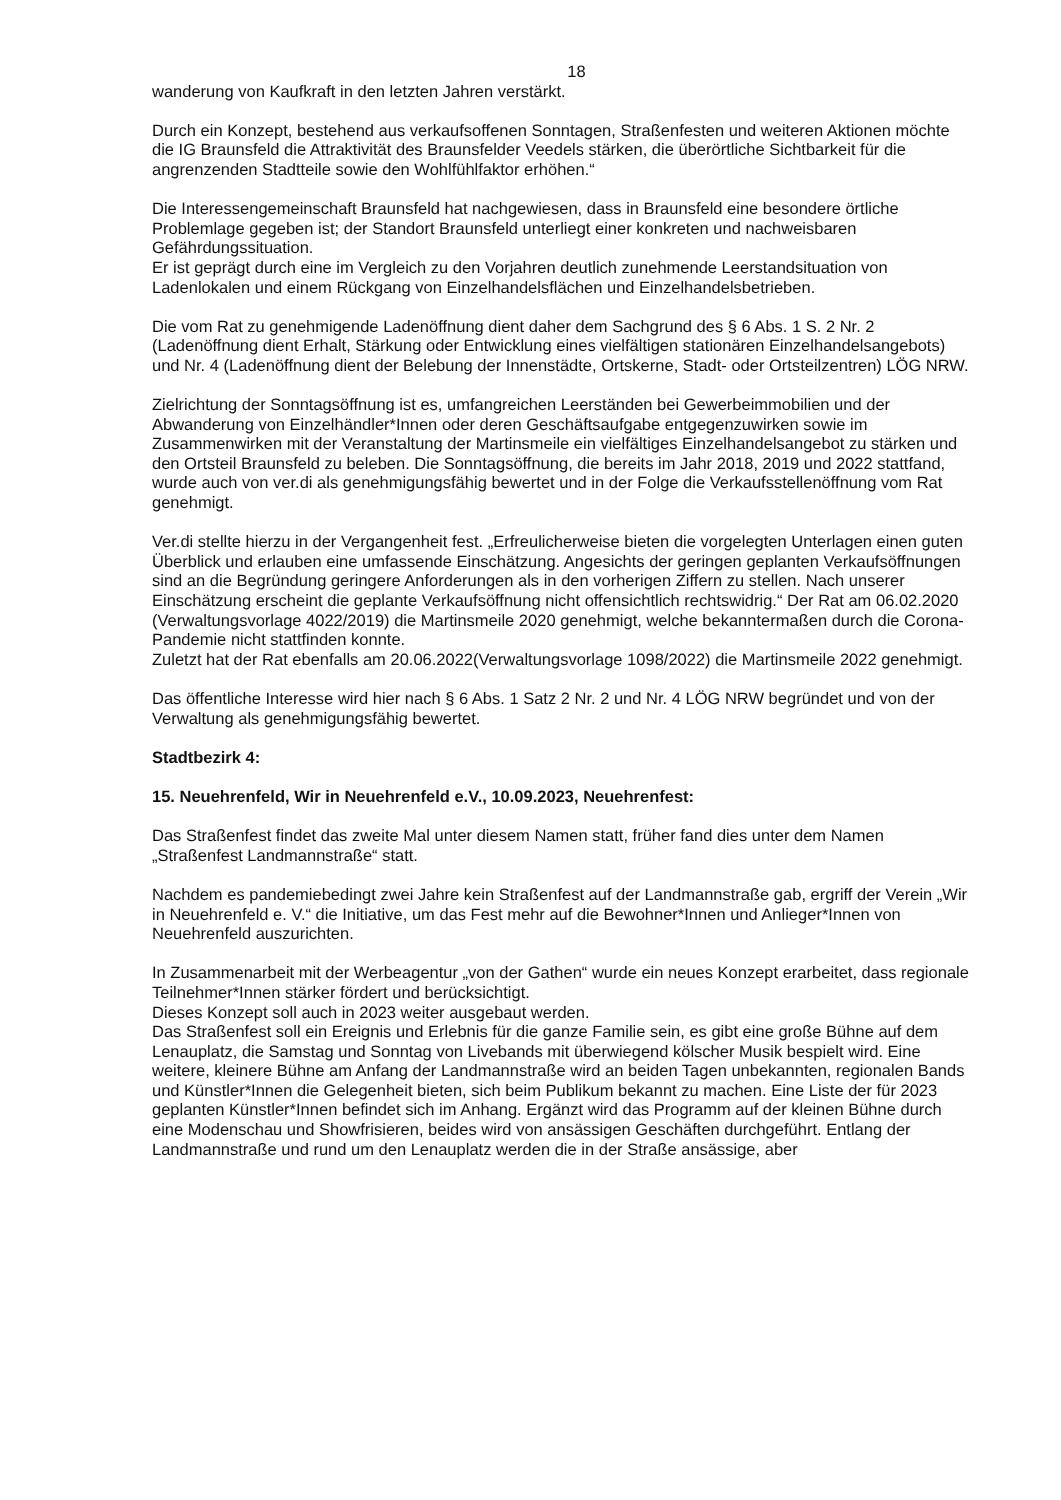18
wanderung von Kaufkraft in den letzten Jahren verstärkt.
Durch ein Konzept, bestehend aus verkaufsoffenen Sonntagen, Straßenfesten und weiteren Aktionen möchte die IG Braunsfeld die Attraktivität des Braunsfelder Veedels stärken, die überörtliche Sichtbarkeit für die angrenzenden Stadtteile sowie den Wohlfühlfaktor erhöhen.“
Die Interessengemeinschaft Braunsfeld hat nachgewiesen, dass in Braunsfeld eine besondere örtliche Problemlage gegeben ist; der Standort Braunsfeld unterliegt einer konkreten und nachweisbaren Gefährdungssituation.
Er ist geprägt durch eine im Vergleich zu den Vorjahren deutlich zunehmende Leerstandsituation von Ladenlokalen und einem Rückgang von Einzelhandelsflächen und Einzelhandelsbetrieben.
Die vom Rat zu genehmigende Ladenöffnung dient daher dem Sachgrund des § 6 Abs. 1 S. 2 Nr. 2 (Ladenöffnung dient Erhalt, Stärkung oder Entwicklung eines vielfältigen stationären Einzelhandelsangebots) und Nr. 4 (Ladenöffnung dient der Belebung der Innenstädte, Ortskerne, Stadt- oder Ortsteilzentren) LÖG NRW.
Zielrichtung der Sonntagsöffnung ist es, umfangreichen Leerständen bei Gewerbeimmobilien und der Abwanderung von Einzelhändler*Innen oder deren Geschäftsaufgabe entgegenzuwirken sowie im Zusammenwirken mit der Veranstaltung der Martinsmeile ein vielfältiges Einzelhandelsangebot zu stärken und den Ortsteil Braunsfeld zu beleben. Die Sonntagsöffnung, die bereits im Jahr 2018, 2019 und 2022 stattfand, wurde auch von ver.di als genehmigungsfähig bewertet und in der Folge die Verkaufsstellenöffnung vom Rat genehmigt.
Ver.di stellte hierzu in der Vergangenheit fest. „Erfreulicherweise bieten die vorgelegten Unterlagen einen guten Überblick und erlauben eine umfassende Einschätzung. Angesichts der geringen geplanten Verkaufsöffnungen sind an die Begründung geringere Anforderungen als in den vorherigen Ziffern zu stellen. Nach unserer Einschätzung erscheint die geplante Verkaufsöffnung nicht offensichtlich rechtswidrig.“ Der Rat am 06.02.2020 (Verwaltungsvorlage 4022/2019) die Martinsmeile 2020 genehmigt, welche bekanntermaßen durch die Corona-Pandemie nicht stattfinden konnte.
Zuletzt hat der Rat ebenfalls am 20.06.2022(Verwaltungsvorlage 1098/2022) die Martinsmeile 2022 genehmigt.
Das öffentliche Interesse wird hier nach § 6 Abs. 1 Satz 2 Nr. 2 und Nr. 4 LÖG NRW begründet und von der Verwaltung als genehmigungsfähig bewertet.
Stadtbezirk 4:
15. Neuehrenfeld, Wir in Neuehrenfeld e.V., 10.09.2023, Neuehrenfest:
Das Straßenfest findet das zweite Mal unter diesem Namen statt, früher fand dies unter dem Namen „Straßenfest Landmannstraße“ statt.
Nachdem es pandemiebedingt zwei Jahre kein Straßenfest auf der Landmannstraße gab, ergriff der Verein „Wir in Neuehrenfeld e. V.“ die Initiative, um das Fest mehr auf die Bewohner*Innen und Anlieger*Innen von Neuehrenfeld auszurichten.
In Zusammenarbeit mit der Werbeagentur „von der Gathen“ wurde ein neues Konzept erarbeitet, dass regionale Teilnehmer*Innen stärker fördert und berücksichtigt.
Dieses Konzept soll auch in 2023 weiter ausgebaut werden.
Das Straßenfest soll ein Ereignis und Erlebnis für die ganze Familie sein, es gibt eine große Bühne auf dem Lenauplatz, die Samstag und Sonntag von Livebands mit überwiegend kölscher Musik bespielt wird. Eine weitere, kleinere Bühne am Anfang der Landmannstraße wird an beiden Tagen unbekannten, regionalen Bands und Künstler*Innen die Gelegenheit bieten, sich beim Publikum bekannt zu machen. Eine Liste der für 2023 geplanten Künstler*Innen befindet sich im Anhang. Ergänzt wird das Programm auf der kleinen Bühne durch eine Modenschau und Showfrisieren, beides wird von ansässigen Geschäften durchgeführt. Entlang der Landmannstraße und rund um den Lenauplatz werden die in der Straße ansässige, aber